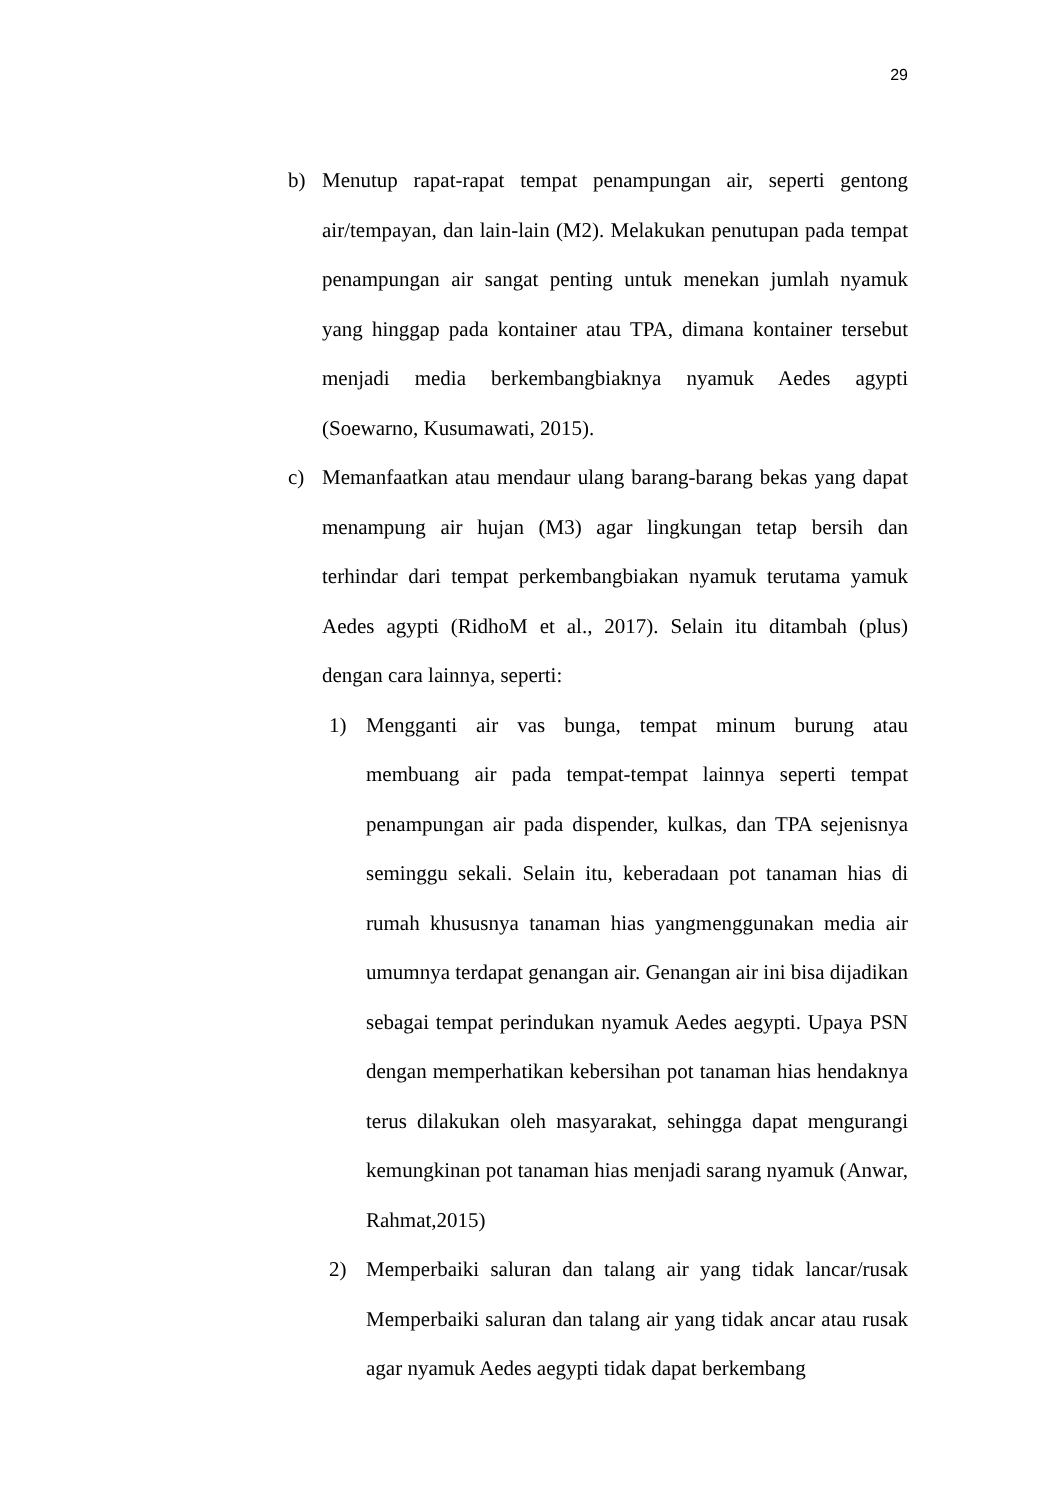29
b) Menutup rapat-rapat tempat penampungan air, seperti gentong air/tempayan, dan lain-lain (M2). Melakukan penutupan pada tempat penampungan air sangat penting untuk menekan jumlah nyamuk yang hinggap pada kontainer atau TPA, dimana kontainer tersebut menjadi media berkembangbiaknya nyamuk Aedes agypti (Soewarno, Kusumawati, 2015).
c) Memanfaatkan atau mendaur ulang barang-barang bekas yang dapat menampung air hujan (M3) agar lingkungan tetap bersih dan terhindar dari tempat perkembangbiakan nyamuk terutama yamuk Aedes agypti (RidhoM et al., 2017). Selain itu ditambah (plus) dengan cara lainnya, seperti:
1) Mengganti air vas bunga, tempat minum burung atau membuang air pada tempat-tempat lainnya seperti tempat penampungan air pada dispender, kulkas, dan TPA sejenisnya seminggu sekali. Selain itu, keberadaan pot tanaman hias di rumah khususnya tanaman hias yangmenggunakan media air umumnya terdapat genangan air. Genangan air ini bisa dijadikan sebagai tempat perindukan nyamuk Aedes aegypti. Upaya PSN dengan memperhatikan kebersihan pot tanaman hias hendaknya terus dilakukan oleh masyarakat, sehingga dapat mengurangi kemungkinan pot tanaman hias menjadi sarang nyamuk (Anwar, Rahmat,2015)
2) Memperbaiki saluran dan talang air yang tidak lancar/rusak Memperbaiki saluran dan talang air yang tidak ancar atau rusak agar nyamuk Aedes aegypti tidak dapat berkembang